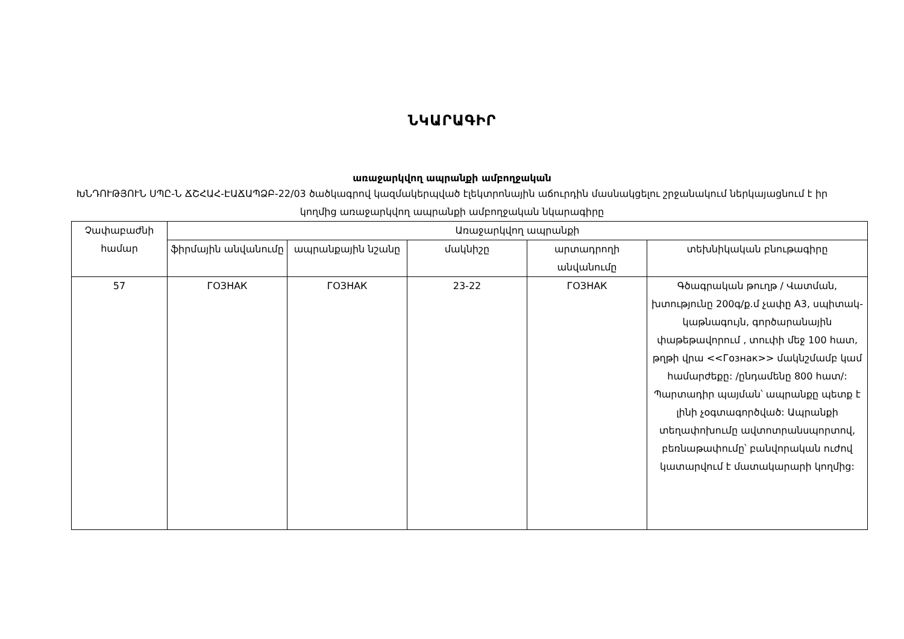ՆԿԱՐԱԳԻՐ
առաջարկվող ապրանքի ամբողջական
ԽՆԴՈՒԹՅՈՒՆ ՍՊԸ-Ն ՃՇՀԱՀ-ԷԱՃԱՊՁԲ-22/03 ծածկագրով կազմակերպված էլեկտրոնային աճուրդին մասնակցելու շրջանակում ներկայացնում է իր կողմից առաջարկվող ապրանքի ամբողջական նկարագիրը
| Չափաբաժնի համար | Առաջարկվող ապրանքի | | | | |
| --- | --- | --- | --- | --- | --- |
| | ֆիրմային անվանումը | ապրանքային նշանը | մակնիշը | արտադրողի անվանումը | տեխնիկական բնութագիրը |
| 57 | ГОЗНАК | ГОЗНАК | 23-22 | ГОЗНАК | Գծագրական թուղթ / Վատման, խտությունը 200գ/ք.մ չափը А3, սպիտակ-կաթնագույն, գործարանային փաթեթավորում , տուփի մեջ 100 հատ, թղթի վրա <<Гознак>> մակնշմամբ կամ համարժեքը: /ընդամենը 800 հատ/: Պարտադիր պայման՝ ապրանքը պետք է լինի չօգտագործված: Ապրանքի տեղափոխումը ավտոտրանսպորտով, բեռնաթափումը՝ բանվորական ուժով կատարվում է մատակարարի կողմից: |